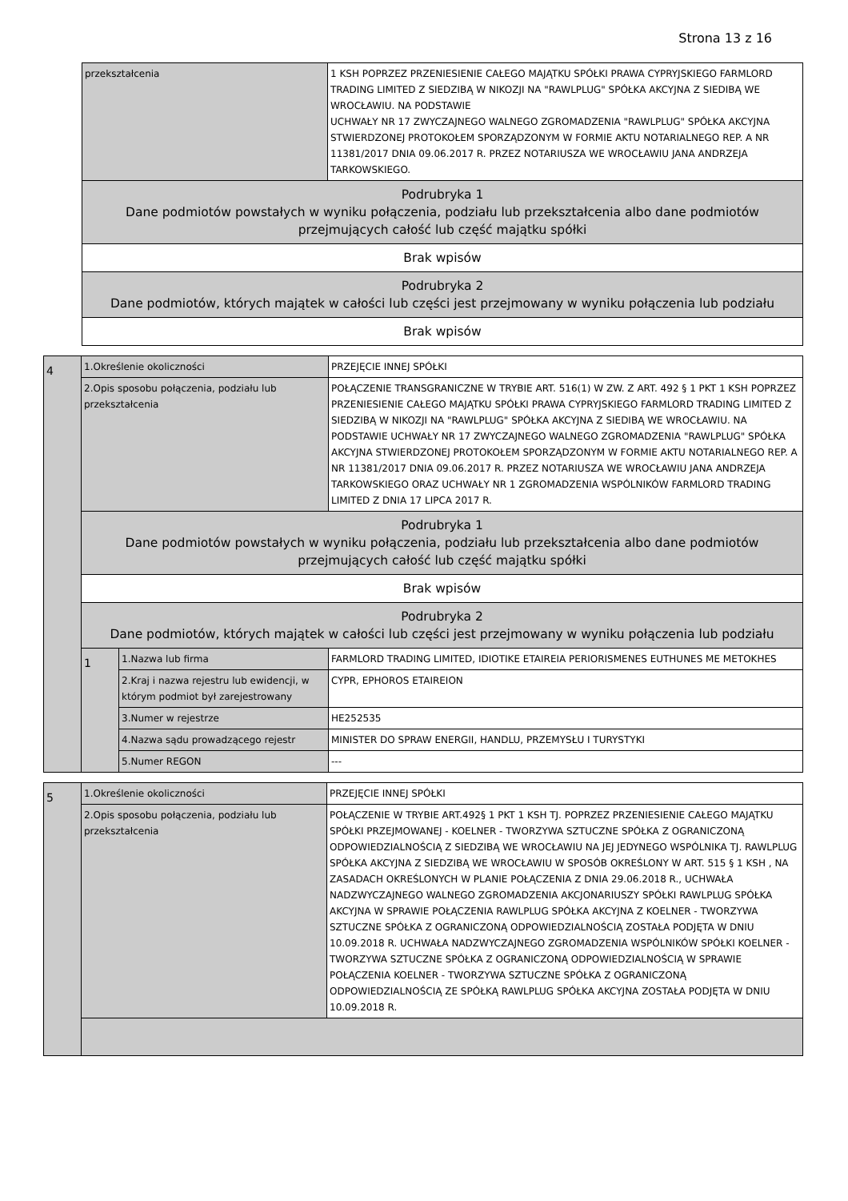Strona 13 z 16
| przekształcenia | 1 KSH POPRZEZ PRZENIESIENIE CAŁEGO MAJĄTKU SPÓŁKI PRAWA CYPRYJSKIEGO FARMLORD TRADING LIMITED Z SIEDZIBĄ W NIKOZJI NA "RAWLPLUG" SPÓŁKA AKCYJNA Z SIEDIBĄ WE WROCŁAWIU. NA PODSTAWIE UCHWAŁY NR 17 ZWYCZAJNEGO WALNEGO ZGROMADZENIA "RAWLPLUG" SPÓŁKA AKCYJNA STWIERDZONEJ PROTOKOŁEM SPORZĄDZONYM W FORMIE AKTU NOTARIALNEGO REP. A NR 11381/2017 DNIA 09.06.2017 R. PRZEZ NOTARIUSZA WE WROCŁAWIU JANA ANDRZEJA TARKOWSKIEGO. |
| Podrubryka 1 Dane podmiotów powstałych w wyniku połączenia, podziału lub przekształcenia albo dane podmiotów przejmujących całość lub część majątku spółki | |
| Brak wpisów | |
| Podrubryka 2 Dane podmiotów, których majątek w całości lub części jest przejmowany w wyniku połączenia lub podziału | |
| Brak wpisów | |
| 4 | 1.Określenie okoliczności | | PRZEJĘCIE INNEJ SPÓŁKI |
| | 2.Opis sposobu połączenia, podziału lub przekształcenia | | POŁĄCZENIE TRANSGRANICZNE W TRYBIE ART. 516(1) W ZW. Z ART. 492 § 1 PKT 1 KSH POPRZEZ PRZENIESIENIE CAŁEGO MAJĄTKU SPÓŁKI PRAWA CYPRYJSKIEGO FARMLORD TRADING LIMITED Z SIEDZIBĄ W NIKOZJI NA "RAWLPLUG" SPÓŁKA AKCYJNA Z SIEDIBĄ WE WROCŁAWIU. NA PODSTAWIE UCHWAŁY NR 17 ZWYCZAJNEGO WALNEGO ZGROMADZENIA "RAWLPLUG" SPÓŁKA AKCYJNA STWIERDZONEJ PROTOKOŁEM SPORZĄDZONYM W FORMIE AKTU NOTARIALNEGO REP. A NR 11381/2017 DNIA 09.06.2017 R. PRZEZ NOTARIUSZA WE WROCŁAWIU JANA ANDRZEJA TARKOWSKIEGO ORAZ UCHWAŁY NR 1 ZGROMADZENIA WSPÓLNIKÓW FARMLORD TRADING LIMITED Z DNIA 17 LIPCA 2017 R. |
| | Podrubryka 1 Dane podmiotów powstałych w wyniku połączenia, podziału lub przekształcenia albo dane podmiotów przejmujących całość lub część majątku spółki | | |
| | Brak wpisów | | |
| | Podrubryka 2 Dane podmiotów, których majątek w całości lub części jest przejmowany w wyniku połączenia lub podziału | | |
| | 1 | 1.Nazwa lub firma | FARMLORD TRADING LIMITED, IDIOTIKE ETAIREIA PERIORISMENES EUTHUNES ME METOKHES |
| | | 2.Kraj i nazwa rejestru lub ewidencji, w którym podmiot był zarejestrowany | CYPR, EPHOROS ETAIREION |
| | | 3.Numer w rejestrze | HE252535 |
| | | 4.Nazwa sądu prowadzącego rejestr | MINISTER DO SPRAW ENERGII, HANDLU, PRZEMYSŁU I TURYSTYKI |
| | | 5.Numer REGON | --- |
| 5 | 1.Określenie okoliczności | PRZEJĘCIE INNEJ SPÓŁKI |
| | 2.Opis sposobu połączenia, podziału lub przekształcenia | POŁĄCZENIE W TRYBIE ART.492§ 1 PKT 1 KSH TJ. POPRZEZ PRZENIESIENIE CAŁEGO MAJĄTKU SPÓŁKI PRZEJMOWANEJ - KOELNER - TWORZYWA SZTUCZNE SPÓŁKA Z OGRANICZONĄ ODPOWIEDZIALNOŚCIĄ Z SIEDZIBĄ WE WROCŁAWIU NA JEJ JEDYNEGO WSPÓLNIKA TJ. RAWLPLUG SPÓŁKA AKCYJNA Z SIEDZIBĄ WE WROCŁAWIU W SPOSÓB OKREŚLONY W ART. 515 § 1 KSH , NA ZASADACH OKREŚLONYCH W PLANIE POŁĄCZENIA Z DNIA 29.06.2018 R., UCHWAŁA NADZWYCZAJNEGO WALNEGO ZGROMADZENIA AKCJONARIUSZY SPÓŁKI RAWLPLUG SPÓŁKA AKCYJNA W SPRAWIE POŁĄCZENIA RAWLPLUG SPÓŁKA AKCYJNA Z KOELNER - TWORZYWA SZTUCZNE SPÓŁKA Z OGRANICZONĄ ODPOWIEDZIALNOŚCIĄ ZOSTAŁA PODJĘTA W DNIU 10.09.2018 R. UCHWAŁA NADZWYCZAJNEGO ZGROMADZENIA WSPÓLNIKÓW SPÓŁKI KOELNER - TWORZYWA SZTUCZNE SPÓŁKA Z OGRANICZONĄ ODPOWIEDZIALNOŚCIĄ W SPRAWIE POŁĄCZENIA KOELNER - TWORZYWA SZTUCZNE SPÓŁKA Z OGRANICZONĄ ODPOWIEDZIALNOŚCIĄ ZE SPÓŁKĄ RAWLPLUG SPÓŁKA AKCYJNA ZOSTAŁA PODJĘTA W DNIU 10.09.2018 R. |